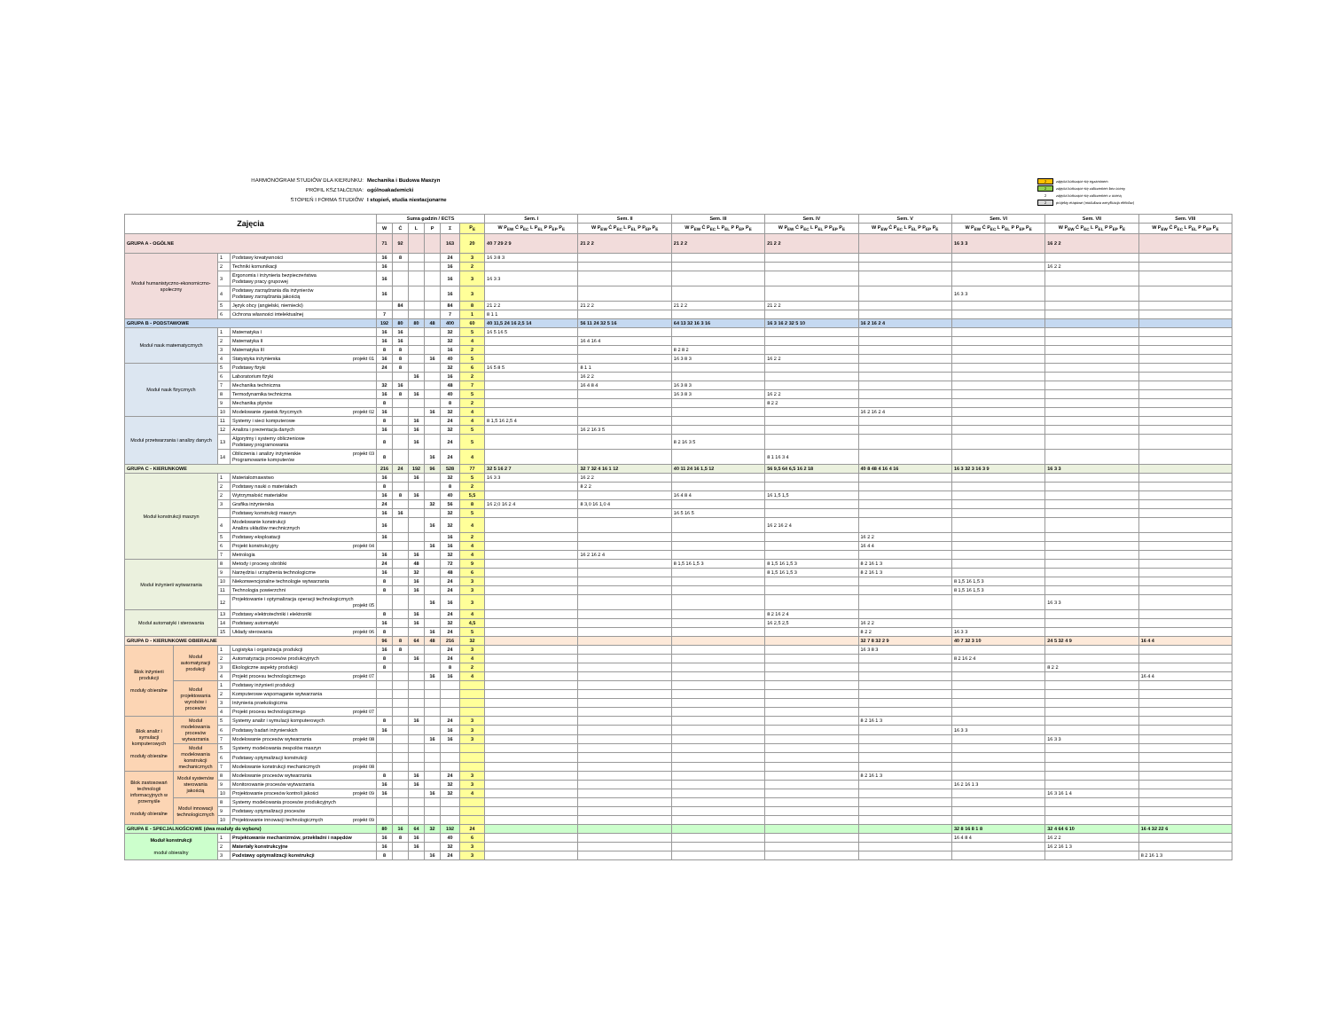HARMONOGRAM STUDIÓW DLA KIERUNKU:
Mechanika i Budowa Maszyn
PROFIL KSZTAŁCENIA:
ogólnoakademicki
STOPIEŃ I FORMA STUDIÓW
I stopień, studia niestacjonarne
2 zajęcia kończące się egzaminem
2 zajęcia kończące się zaliczeniem bez oceny
2 zajęcia kończące się zaliczeniem z oceną
2 projekty etapowe (modułowa weryfikacja efektów)
| Zajęcia | | | | Suma godzin / ECTS | | | | | | Sem. I | Sem. II | Sem. III | Sem. IV | Sem. V | Sem. VI | Sem. VII | Sem. VIII |
| --- | --- | --- | --- | --- | --- | --- | --- | --- | --- | --- | --- | --- | --- | --- | --- | --- | --- |
| | | | | W | Ć | L | P | Σ | P<sub>E</sub> | W P<sub>EW</sub> Ć P<sub>EC</sub> L P<sub>EL</sub> P P<sub>EP</sub> P<sub>E</sub> | W P<sub>EW</sub> Ć P<sub>EC</sub> L P<sub>EL</sub> P P<sub>EP</sub> P<sub>E</sub> | W P<sub>EW</sub> Ć P<sub>EC</sub> L P<sub>EL</sub> P P<sub>EP</sub> P<sub>E</sub> | W P<sub>EW</sub> Ć P<sub>EC</sub> L P<sub>EL</sub> P P<sub>EP</sub> P<sub>E</sub> | W P<sub>EW</sub> Ć P<sub>EC</sub> L P<sub>EL</sub> P P<sub>EP</sub> P<sub>E</sub> | W P<sub>EW</sub> Ć P<sub>EC</sub> L P<sub>EL</sub> P P<sub>EP</sub> P<sub>E</sub> | W P<sub>EW</sub> Ć P<sub>EC</sub> L P<sub>EL</sub> P P<sub>EP</sub> P<sub>E</sub> | W P<sub>EW</sub> Ć P<sub>EC</sub> L P<sub>EL</sub> P P<sub>EP</sub> P<sub>E</sub> |
| GRUPA A - OGÓLNE | | | | 71 | 92 | | | 163 | 20 | 40 7 29 2 9 | 21 2 2 | 21 2 2 | 21 2 2 | | 16 3 3 | 16 2 2 | |
| Moduł humanistyczno-ekonomiczno-społeczny | | 1 | Podstawy kreatywności | 16 | 8 | | | 24 | 3 | 16 3 8 3 | | | | | | | |
| | | 2 | Techniki komunikacji | 16 | | | | 16 | 2 | | | | | | | 16 2 2 | |
| | | 3 | Ergonomia i inżynieria bezpieczeństwa Podstawy pracy grupowej | 16 | | | | 16 | 3 | 16 3 3 | | | | | | | |
| | | 4 | Podstawy zarządzania dla inżynierów Podstawy zarządzania jakością | 16 | | | | 16 | 3 | | | | | | 16 3 3 | | |
| | | 5 | Język obcy (angielski, niemiecki) | | 84 | | | 84 | 8 | 21 2 2 | 21 2 2 | 21 2 2 | 21 2 2 | | | | |
| | | 6 | Ochrona własności intelektualnej | 7 | | | | 7 | 1 | 8 1 1 | | | | | | | |
| GRUPA B - PODSTAWOWE | | | | 192 | 80 | 80 | 48 | 400 | 60 | 40 11,5 24 16 2,5 14 | 56 11 24 32 5 16 | 64 13 32 16 3 16 | 16 3 16 2 32 5 10 | 16 2 16 2 4 | | | |
| Moduł nauk matematycznych | | 1 | Matematyka I | 16 | 16 | | | 32 | 5 | 16 5 16 5 | | | | | | | |
| | | 2 | Matematyka II | 16 | 16 | | | 32 | 4 | | 16 4 16 4 | | | | | | |
| | | 3 | Matematyka III | 8 | 8 | | | 16 | 2 | | | 8 2 8 2 | | | | | |
| | | 4 | Statystyka inżynierska projekt 01 | 16 | 8 | | 16 | 40 | 5 | | | 16 3 8 3 | 16 2 2 | | | | |
| Moduł nauk fizycznych | | 5 | Podstawy fizyki | 24 | 8 | | | 32 | 6 | 16 5 8 5 | 8 1 1 | | | | | | |
| | | 6 | Laboratorium fizyki | | | 16 | | 16 | 2 | | 16 2 2 | | | | | | |
| | | 7 | Mechanika techniczna | 32 | 16 | | | 48 | 7 | | 16 4 8 4 | 16 3 8 3 | | | | | |
| | | 8 | Termodynamika techniczna | 16 | 8 | 16 | | 40 | 5 | | | 16 3 8 3 | 16 2 2 | | | | |
| | | 9 | Mechanika płynów | 8 | | | | 8 | 2 | | | | 8 2 2 | | | | |
| | | 10 | Modelowanie zjawisk fizycznych projekt 02 | 16 | | | 16 | 32 | 4 | | | | | 16 2 16 2 4 | | | |
| Moduł przetwarzania i analizy danych | | 11 | Systemy i sieci komputerowe | 8 | | 16 | | 24 | 4 | 8 1,5 16 2,5 4 | | | | | | | |
| | | 12 | Analiza i prezentacja danych | 16 | | 16 | | 32 | 5 | | 16 2 16 3 5 | | | | | | |
| | | 13 | Algorytmy i systemy obliczeniowe Podstawy programowania | 8 | | 16 | | 24 | 5 | | | 8 2 16 3 5 | | | | | |
| | | 14 | Obliczenia i analizy inżynierskie projekt 03 Programowanie komputerów | 8 | | | 16 | 24 | 4 | | | | 8 1 16 3 4 | | | | |
| GRUPA C - KIERUNKOWE | | | | 216 | 24 | 192 | 96 | 528 | 77 | 32 5 16 2 7 | 32 7 32 4 16 1 12 | 40 11 24 16 1,5 12 | 56 9,5 64 6,5 16 2 18 | 40 8 48 4 16 4 16 | 16 3 32 3 16 3 9 | 16 3 3 | |
| Moduł konstrukcji maszyn | | 1 | Materiałoznawstwo | 16 | | 16 | | 32 | 5 | 16 3 3 | 16 2 2 | | | | | | |
| | | 2 | Podstawy nauki o materiałach | 8 | | | | 8 | 2 | | 8 2 2 | | | | | | |
| | | 2 | Wytrzymałość materiałów | 16 | 8 | 16 | | 40 | 5,5 | | | 16 4 8 4 | 16 1,5 1,5 | | | | |
| | | 3 | Grafika inżynierska | 24 | | | 32 | 56 | 8 | 16 2,0 16 2 4 | 8 3,0 16 1,0 4 | | | | | | |
| | | | Podstawy konstrukcji maszyn | 16 | 16 | | | 32 | 5 | | | 16 5 16 5 | | | | | |
| | | 4 | Modelowanie konstrukcji Analiza układów mechnicznych | 16 | | | 16 | 32 | 4 | | | | 16 2 16 2 4 | | | | |
| | | 5 | Podstawy eksploatacji | 16 | | | | 16 | 2 | | | | | 16 2 2 | | | |
| | | 6 | Projekt konstrukcyjny projekt 04 | | | | 16 | 16 | 4 | | | | | 16 4 4 | | | |
| | | 7 | Metrologia | 16 | | 16 | | 32 | 4 | | 16 2 16 2 4 | | | | | | |
| Moduł inżynierii wytwarzania | | 8 | Metody i procesy obróbki | 24 | | 48 | | 72 | 9 | | | 8 1,5 16 1,5 3 | 8 1,5 16 1,5 3 | 8 2 16 1 3 | | | |
| | | 9 | Narzędzia i urządzenia technologiczne | 16 | | 32 | | 48 | 6 | | | | 8 1,5 16 1,5 3 | 8 2 16 1 3 | | | |
| | | 10 | Niekonwencjonalne technologie wytwarzania | 8 | | 16 | | 24 | 3 | | | | | | 8 1,5 16 1,5 3 | | |
| | | 11 | Technologia powierzchni | 8 | | 16 | | 24 | 3 | | | | | | 8 1,5 16 1,5 3 | | |
| | | 12 | Projektowanie i optymalizacja operacji technologicznych projekt 05 | | | | 16 | 16 | 3 | | | | | | | 16 3 3 | |
| Moduł automatyki i sterowania | | 13 | Podstawy elektrotechniki i elektroniki | 8 | | 16 | | 24 | 4 | | | | 8 2 16 2 4 | | | | |
| | | 14 | Podstawy automatyki | 16 | | 16 | | 32 | 4,5 | | | | 16 2,5 2,5 | 16 2 2 | | | |
| | | 15 | Układy sterowania projekt 06 | 8 | | | 16 | 24 | 5 | | | | | 8 2 2 | 16 3 3 | | |
| GRUPA D - KIERUNKOWE OBIERALNE | | | | 96 | 8 | 64 | 48 | 216 | 32 | | | | | 32 7 8 32 2 9 | 40 7 32 3 10 | 24 5 32 4 9 | 16 4 4 |
| Blok inżynierii produkcji moduły obieralne | Moduł automatyzacji produkcji | 1 | Logistyka i organizacja produkcji | 16 | 8 | | | 24 | 3 | | | | | 16 3 8 3 | | | |
| | | 2 | Automatyzacja procesów produkcyjnych | 8 | | 16 | | 24 | 4 | | | | | | 8 2 16 2 4 | | |
| | | 3 | Ekologiczne aspekty produkcji | 8 | | | | 8 | 2 | | | | | | | 8 2 2 | |
| | | 4 | Projekt procesu technologicznego projekt 07 | | | | 16 | 16 | 4 | | | | | | | | 16 4 4 |
| | Moduł projektowania wyrobów i procesów | 1 | Podstawy inżynierii produkcji | | | | | | | | | | | | | | |
| | | 2 | Komputerowe wspomaganie wytwarzania | | | | | | | | | | | | | | |
| | | 3 | Inżynieria proekologiczna | | | | | | | | | | | | | | |
| | | 4 | Projekt procesu technologicznego projekt 07 | | | | | | | | | | | | | | |
| Blok analiz i symulacji komputerowych moduły obieralne | Moduł modelowania procesów wytwarzania | 5 | Systemy analiz i symulacji komputerowych | 8 | | 16 | | 24 | 3 | | | | | 8 2 16 1 3 | | | |
| | | 6 | Podstawy badań inżynierskich | 16 | | | | 16 | 3 | | | | | | 16 3 3 | | |
| | | 7 | Modelowanie procesów wytwarzania projekt 08 | | | | 16 | 16 | 3 | | | | | | | 16 3 3 | |
| | Moduł modelowania konstrukcji mechanicznych | 5 | Systemy modelowania zespołów maszyn | | | | | | | | | | | | | | |
| | | 6 | Podstawy optymalizacji konstrukcji | | | | | | | | | | | | | | |
| | | 7 | Modelowanie konstrukcji mechanicznych projekt 08 | | | | | | | | | | | | | | |
| Blok zastosowań technologii informacyjnych w przemyśle moduły obieralne | Moduł systemów sterowania jakością | 8 | Modelowanie procesów wytwarzania | 8 | | 16 | | 24 | 3 | | | | | 8 2 16 1 3 | | | |
| | | 9 | Monitorowanie procesów wytwarzania | 16 | | 16 | | 32 | 3 | | | | | | 16 2 16 1 3 | | |
| | | 10 | Projektowanie procesów kontroli jakości projekt 09 | 16 | | | 16 | 32 | 4 | | | | | | | 16 3 16 1 4 | |
| | Moduł innowacji technologicznych | 8 | Systemy modelowania procesów produkcyjnych | | | | | | | | | | | | | | |
| | | 9 | Podstawy optymalizacji procesów | | | | | | | | | | | | | | |
| | | 10 | Projektowanie innowacji technologicznych projekt 09 | | | | | | | | | | | | | | |
| GRUPA E - SPECJALNOŚCIOWE (dwa moduły do wyboru) | | | | 80 | 16 | 64 | 32 | 192 | 24 | | | | | | 32 8 16 8 1 8 | 32 4 64 6 10 | 16 4 32 22 6 |
| Moduł konstrukcji moduł obieralny | | 1 | Projektowanie mechanizmów, przekładni i napędów | 16 | 8 | 16 | | 40 | 6 | | | | | | 16 4 8 4 | 16 2 2 | |
| | | 2 | Materiały konstrukcyjne | 16 | | 16 | | 32 | 3 | | | | | | | 16 2 16 1 3 | |
| | | 3 | Podstawy optymalizacji konstrukcji | 8 | | | 16 | 24 | 3 | | | | | | | | 8 2 16 1 3 |